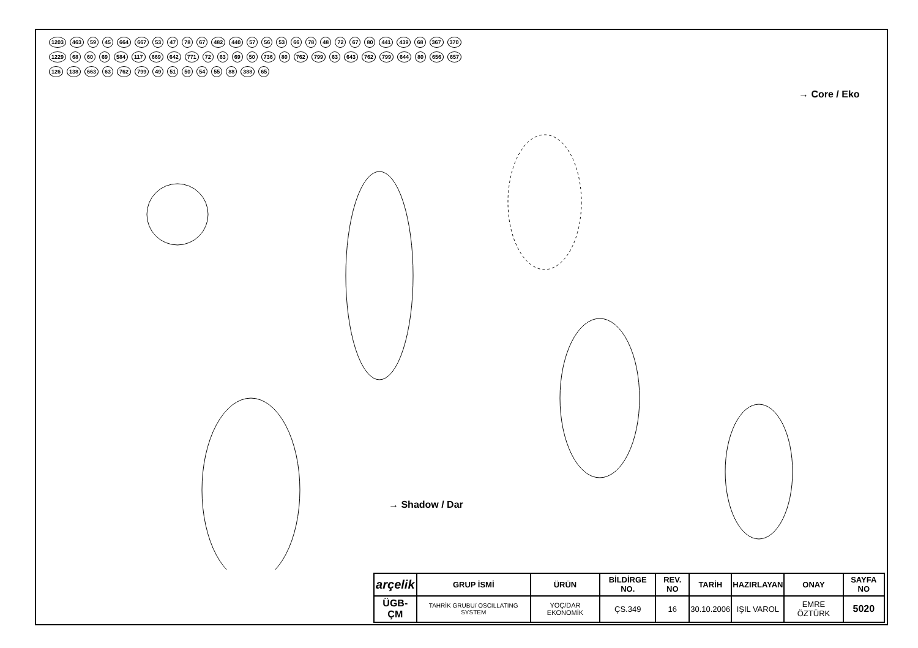1203 463 59 45 664 667 53 47 78 67 482 440 57 56 53 66 78 48 72 67 80 441 439 68 367 370 1229 68 60 69 584 117 669 642 771 72 63 69 50 736 80 762 799 63 643 762 799 644 80 656 657 126 138 663 63 762 799 49 51 50 54 55 88 388 65
→ Core / Eko
→ Shadow / Dar
| arçelik | GRUP İSMİ | ÜRÜN | BİLDİRGE NO. | REV. NO | TARİH | HAZIRLAYAN | ONAY | SAYFA NO |
| --- | --- | --- | --- | --- | --- | --- | --- | --- |
| ÜGB-ÇM | TAHRİK GRUBU/ OSCILLATING SYSTEM | YOÇ/DAR EKONOMİK | ÇS.349 | 16 | 30.10.2006 | IŞIL VAROL | EMRE ÖZTÜRK | 5020 |